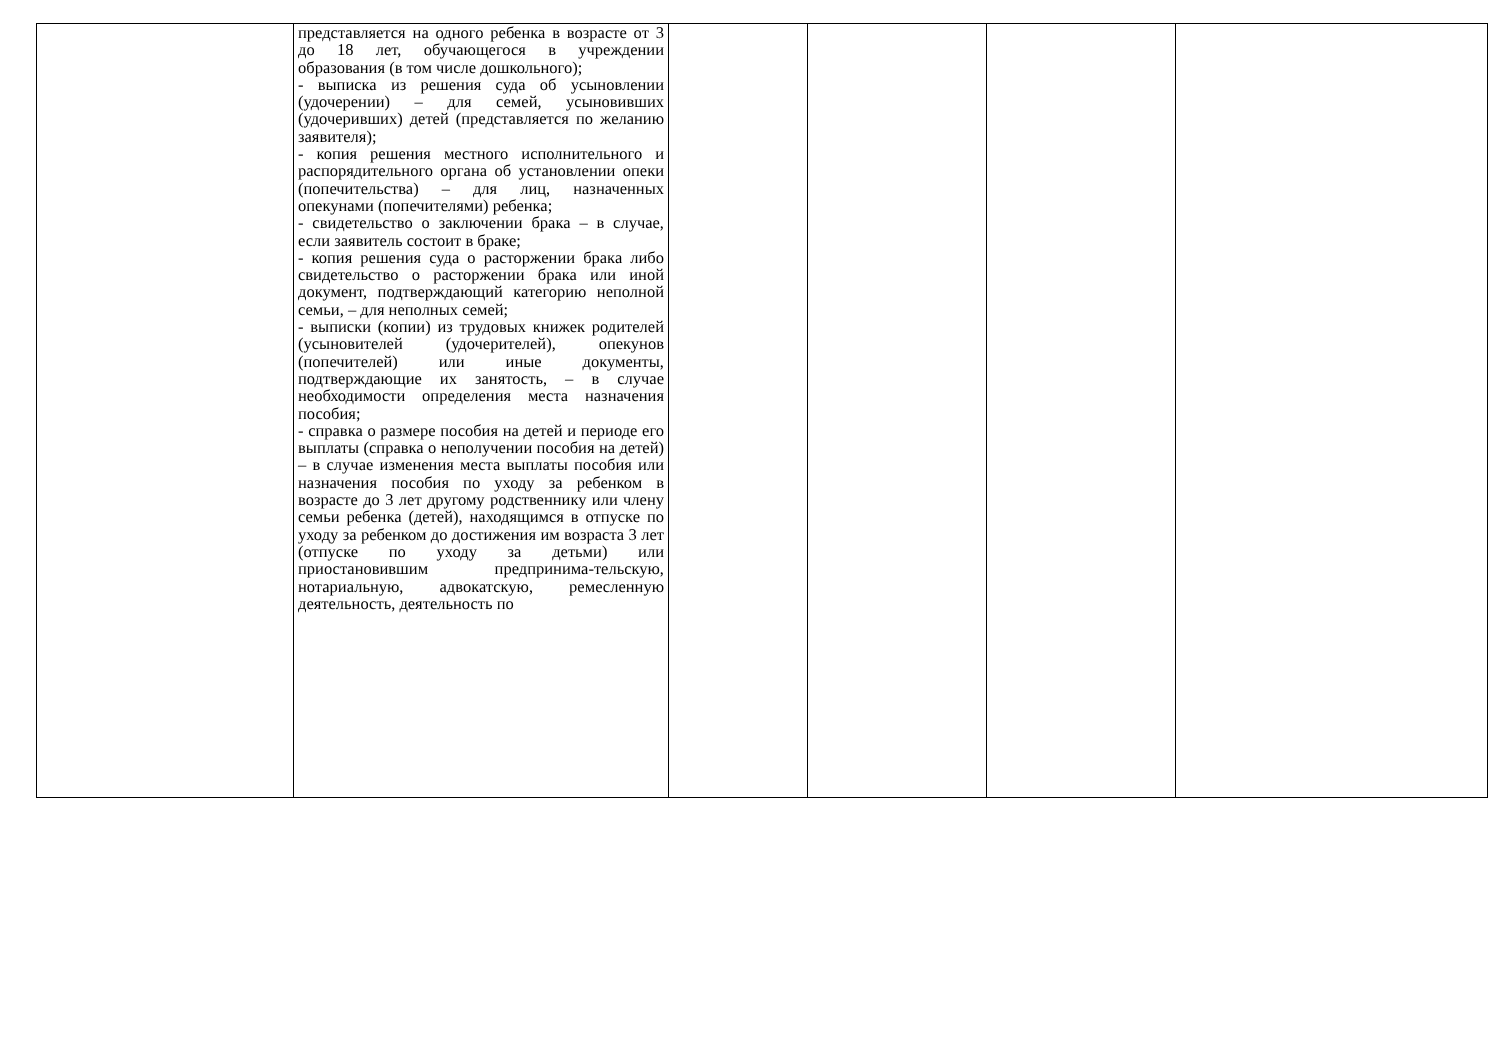| | представляется на одного ребенка в возрасте от 3 до 18 лет, обучающегося в учреждении образования (в том числе дошкольного); - выписка из решения суда об усыновлении (удочерении) – для семей, усыновивших (удочеривших) детей (представляется по желанию заявителя); - копия решения местного исполнительного и распорядительного органа об установлении опеки (попечительства) – для лиц, назначенных опекунами (попечителями) ребенка; - свидетельство о заключении брака – в случае, если заявитель состоит в браке; - копия решения суда о расторжении брака либо свидетельство о расторжении брака или иной документ, подтверждающий категорию неполной семьи, – для неполных семей; - выписки (копии) из трудовых книжек родителей (усыновителей (удочерителей), опекунов (попечителей) или иные документы, подтверждающие их занятость, – в случае необходимости определения места назначения пособия; - справка о размере пособия на детей и периоде его выплаты (справка о неполучении пособия на детей) – в случае изменения места выплаты пособия или назначения пособия по уходу за ребенком в возрасте до 3 лет другому родственнику или члену семьи ребенка (детей), находящимся в отпуске по уходу за ребенком до достижения им возраста 3 лет (отпуске по уходу за детьми) или приостановившим предпринима-тельскую, нотариальную, адвокатскую, ремесленную деятельность, деятельность по | | | | |